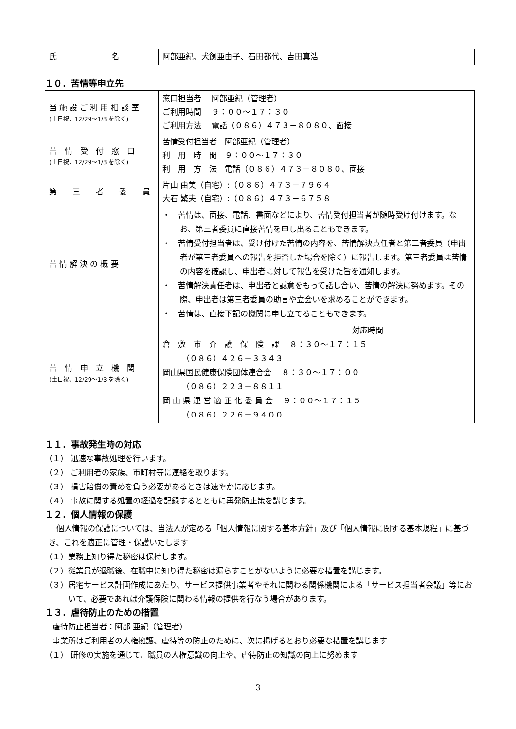| 氏 名 | 阿部亜紀、犬飼亜由子、石田都代、吉田真浩 |
１０．苦情等申立先
| 当 施 設 ご 利 用 相 談 室 (土日祝、12/29～1/3 を除く) | 窓口担当者 阿部亜紀（管理者） ご利用時間 ９：００～１７：３０ ご利用方法 電話（０８６）４７３－８０８０、面接 |
| 苦 情 受 付 窓 口 (土日祝、12/29～1/3 を除く) | 苦情受付担当者 阿部亜紀（管理者） 利 用 時 間 ９：００～１７：３０ 利 用 方 法 電話（０８６）４７３－８０８０、面接 |
| 第 三 者 委 員 | 片山 由美（自宅）:（０８６）４７３－７９６４ 大石 繁夫（自宅）:（０８６）４７３－６７５８ |
| 苦 情 解 決 の 概 要 | ・ 苦情は、面接、電話、書面などにより、苦情受付担当者が随時受け付けます。なお、第三者委員に直接苦情を申し出ることもできます。 ・ 苦情受付担当者は、受け付けた苦情の内容を、苦情解決責任者と第三者委員（申出者が第三者委員への報告を拒否した場合を除く）に報告します。第三者委員は苦情の内容を確認し、申出者に対して報告を受けた旨を通知します。 ・ 苦情解決責任者は、申出者と誠意をもって話し合い、苦情の解決に努めます。その際、申出者は第三者委員の助言や立会いを求めることができます。 ・ 苦情は、直接下記の機関に申し立てることもできます。 |
| 苦 情 申 立 機 関 (土日祝、12/29～1/3 を除く) | 対応時間 倉 敷 市 介 護 保 険 課 ８：３０～１７：１５ （０８６）４２６－３３４３ 岡山県国民健康保険団体連合会 ８：３０～１７：００ （０８６）２２３－８８１１ 岡 山 県 運 営 適 正 化 委 員 会 ９：００～１７：１５ （０８６）２２６－９４００ |
１１．事故発生時の対応
（１） 迅速な事故処理を行います。
（２） ご利用者の家族、市町村等に連絡を取ります。
（３） 損害賠償の責めを負う必要があるときは速やかに応じます。
（４） 事故に関する処置の経過を記録するとともに再発防止策を講じます。
１２．個人情報の保護
　個人情報の保護については、当法人が定める「個人情報に関する基本方針」及び「個人情報に関する基本規程」に基づき、これを適正に管理・保護いたします
（１）業務上知り得た秘密は保持します。
（２）従業員が退職後、在職中に知り得た秘密は漏らすことがないように必要な措置を講じます。
（３）居宅サービス計画作成にあたり、サービス提供事業者やそれに関わる関係機関による「サービス担当者会議」等において、必要であれば介護保険に関わる情報の提供を行なう場合があります。
１３．虐待防止のための措置
　虐待防止担当者：阿部 亜紀（管理者）
　事業所はご利用者の人権擁護、虐待等の防止のために、次に掲げるとおり必要な措置を講じます
（１） 研修の実施を通じて、職員の人権意識の向上や、虐待防止の知識の向上に努めます
3